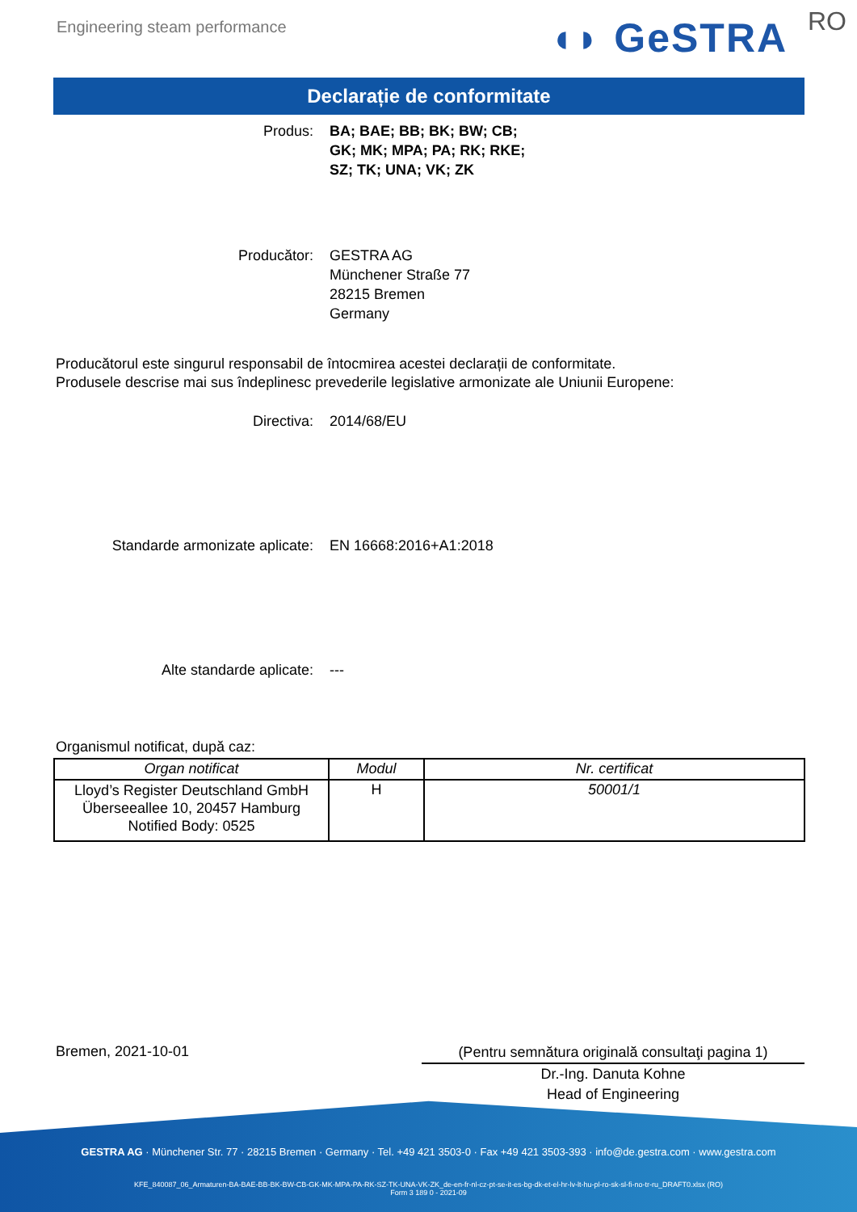Engineering steam performance ◖◗ GeSTRA RO
Declarație de conformitate
Produs: BA; BAE; BB; BK; BW; CB;
GK; MK; MPA; PA; RK; RKE;
SZ; TK; UNA; VK; ZK
Producător: GESTRA AG
Münchener Straße 77
28215 Bremen
Germany
Producătorul este singurul responsabil de întocmirea acestei declarații de conformitate.
Produsele descrise mai sus îndeplinesc prevederile legislative armonizate ale Uniunii Europene:
Directiva: 2014/68/EU
Standarde armonizate aplicate:
EN 16668:2016+A1:2018
Alte standarde aplicate: ---
Organismul notificat, după caz:
| Organ notificat | Modul | Nr. certificat |
| --- | --- | --- |
| Lloyd’s Register Deutschland GmbH Überseeallee 10, 20457 Hamburg Notified Body: 0525 | H | 50001/1 |
Bremen, 2021-10-01
(Pentru semnătura originală consultaţi pagina 1)
Dr.-Ing. Danuta Kohne
Head of Engineering
GESTRA AG · Münchener Str. 77 · 28215 Bremen · Germany · Tel. +49 421 3503-0 · Fax +49 421 3503-393 · info@de.gestra.com · www.gestra.com
KFE_840087_06_Armaturen-BA-BAE-BB-BK-BW-CB-GK-MK-MPA-PA-RK-SZ-TK-UNA-VK-ZK_de-en-fr-nl-cz-pt-se-it-es-bg-dk-et-el-hr-lv-lt-hu-pl-ro-sk-sl-fi-no-tr-ru_DRAFT0.xlsx (RO)
Form 3 189 0 - 2021-09